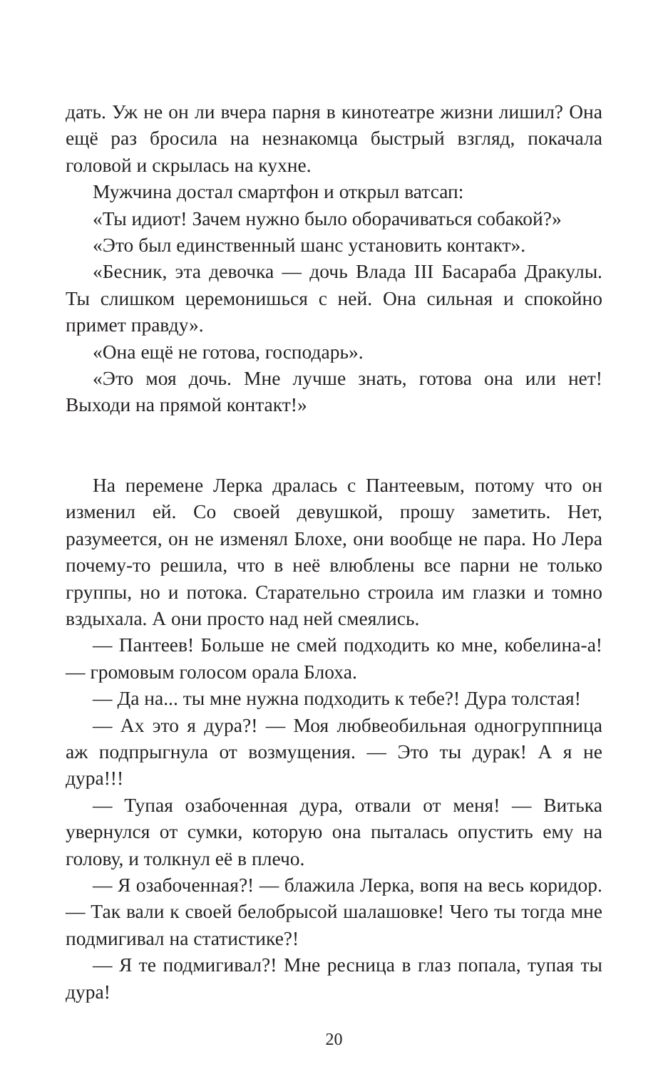дать. Уж не он ли вчера парня в кинотеатре жизни лишил? Она ещё раз бросила на незнакомца быстрый взгляд, покачала головой и скрылась на кухне.
Мужчина достал смартфон и открыл ватсап:
«Ты идиот! Зачем нужно было оборачиваться собакой?»
«Это был единственный шанс установить контакт».
«Бесник, эта девочка — дочь Влада III Басараба Дракулы. Ты слишком церемонишься с ней. Она сильная и спокойно примет правду».
«Она ещё не готова, господарь».
«Это моя дочь. Мне лучше знать, готова она или нет! Выходи на прямой контакт!»
На перемене Лерка дралась с Пантеевым, потому что он изменил ей. Со своей девушкой, прошу заметить. Нет, разумеется, он не изменял Блохе, они вообще не пара. Но Лера почему-то решила, что в неё влюблены все парни не только группы, но и потока. Старательно строила им глазки и томно вздыхала. А они просто над ней смеялись.
— Пантеев! Больше не смей подходить ко мне, кобелина-а! — громовым голосом орала Блоха.
— Да на... ты мне нужна подходить к тебе?! Дура толстая!
— Ах это я дура?! — Моя любвеобильная одногруппница аж подпрыгнула от возмущения. — Это ты дурак! А я не дура!!!
— Тупая озабоченная дура, отвали от меня! — Витька увернулся от сумки, которую она пыталась опустить ему на голову, и толкнул её в плечо.
— Я озабоченная?! — блажила Лерка, вопя на весь коридор. — Так вали к своей белобрысой шалашовке! Чего ты тогда мне подмигивал на статистике?!
— Я те подмигивал?! Мне ресница в глаз попала, тупая ты дура!
20